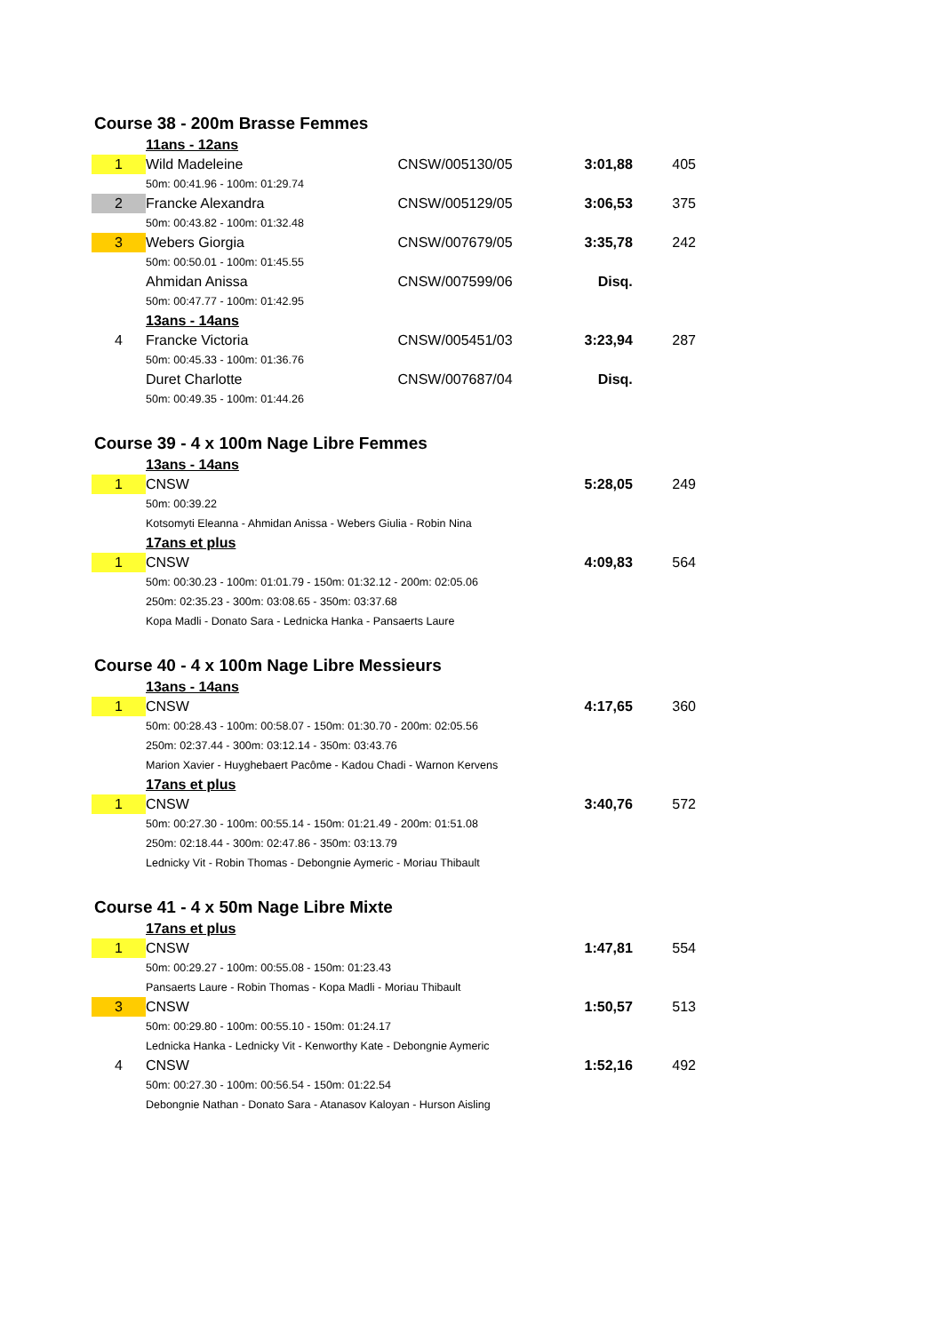Course 38 - 200m Brasse Femmes
| | 11ans - 12ans | | | |
| 1 | Wild Madeleine | CNSW/005130/05 | 3:01,88 | 405 |
| | 50m: 00:41.96 - 100m: 01:29.74 | | | |
| 2 | Francke Alexandra | CNSW/005129/05 | 3:06,53 | 375 |
| | 50m: 00:43.82 - 100m: 01:32.48 | | | |
| 3 | Webers Giorgia | CNSW/007679/05 | 3:35,78 | 242 |
| | 50m: 00:50.01 - 100m: 01:45.55 | | | |
| | Ahmidan Anissa | CNSW/007599/06 | Disq. | |
| | 50m: 00:47.77 - 100m: 01:42.95 | | | |
| | 13ans - 14ans | | | |
| 4 | Francke Victoria | CNSW/005451/03 | 3:23,94 | 287 |
| | 50m: 00:45.33 - 100m: 01:36.76 | | | |
| | Duret Charlotte | CNSW/007687/04 | Disq. | |
| | 50m: 00:49.35 - 100m: 01:44.26 | | | |
Course 39 - 4 x 100m Nage Libre Femmes
| | 13ans - 14ans | | | |
| 1 | CNSW | | 5:28,05 | 249 |
| | 50m: 00:39.22 | | | |
| | Kotsomyti Eleanna - Ahmidan Anissa - Webers Giulia - Robin Nina | | | |
| | 17ans et plus | | | |
| 1 | CNSW | | 4:09,83 | 564 |
| | 50m: 00:30.23 - 100m: 01:01.79 - 150m: 01:32.12 - 200m: 02:05.06 | | | |
| | 250m: 02:35.23 - 300m: 03:08.65 - 350m: 03:37.68 | | | |
| | Kopa Madli - Donato Sara - Lednicka Hanka - Pansaerts Laure | | | |
Course 40 - 4 x 100m Nage Libre Messieurs
| | 13ans - 14ans | | | |
| 1 | CNSW | | 4:17,65 | 360 |
| | 50m: 00:28.43 - 100m: 00:58.07 - 150m: 01:30.70 - 200m: 02:05.56 | | | |
| | 250m: 02:37.44 - 300m: 03:12.14 - 350m: 03:43.76 | | | |
| | Marion Xavier - Huyghebaert Pacôme - Kadou Chadi - Warnon Kervens | | | |
| | 17ans et plus | | | |
| 1 | CNSW | | 3:40,76 | 572 |
| | 50m: 00:27.30 - 100m: 00:55.14 - 150m: 01:21.49 - 200m: 01:51.08 | | | |
| | 250m: 02:18.44 - 300m: 02:47.86 - 350m: 03:13.79 | | | |
| | Lednicky Vit - Robin Thomas - Debongnie Aymeric - Moriau Thibault | | | |
Course 41 - 4 x 50m Nage Libre Mixte
| | 17ans et plus | | | |
| 1 | CNSW | | 1:47,81 | 554 |
| | 50m: 00:29.27 - 100m: 00:55.08 - 150m: 01:23.43 | | | |
| | Pansaerts Laure - Robin Thomas - Kopa Madli - Moriau Thibault | | | |
| 3 | CNSW | | 1:50,57 | 513 |
| | 50m: 00:29.80 - 100m: 00:55.10 - 150m: 01:24.17 | | | |
| | Lednicka Hanka - Lednicky Vit - Kenworthy Kate - Debongnie Aymeric | | | |
| 4 | CNSW | | 1:52,16 | 492 |
| | 50m: 00:27.30 - 100m: 00:56.54 - 150m: 01:22.54 | | | |
| | Debongnie Nathan - Donato Sara - Atanasov Kaloyan - Hurson Aisling | | | |